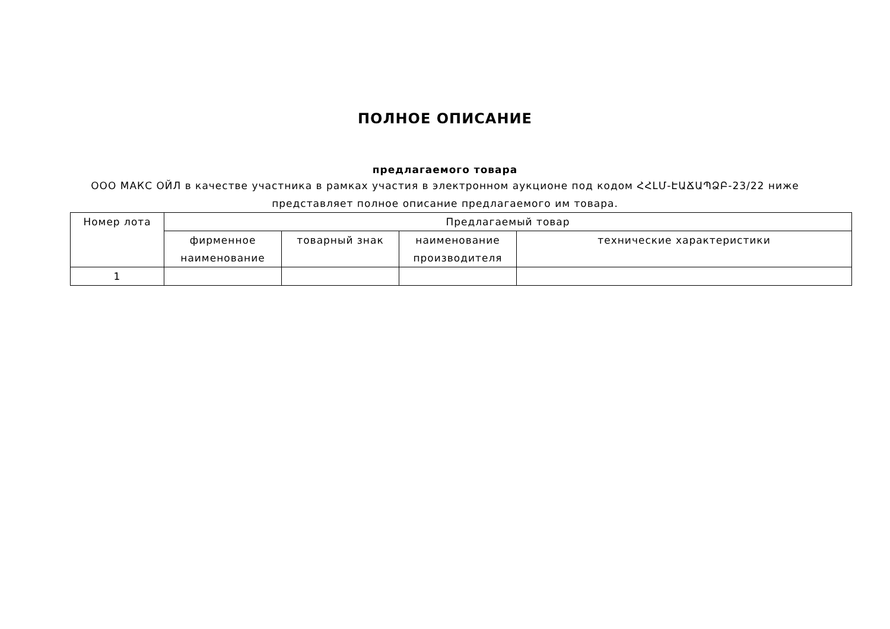ПОЛНОЕ ОПИСАНИЕ
предлагаемого товара
ООО МАКС ОЙЛ в качестве участника в рамках участия в электронном аукционе под кодом ՀՀԼՄ-ԷԱՃԱՊՁԲ-23/22 ниже представляет полное описание предлагаемого им товара.
| Номер лота | Предлагаемый товар | | | |
| --- | --- | --- | --- | --- |
| | фирменное наименование | товарный знак | наименование производителя | технические характеристики |
| 1 | | | | |